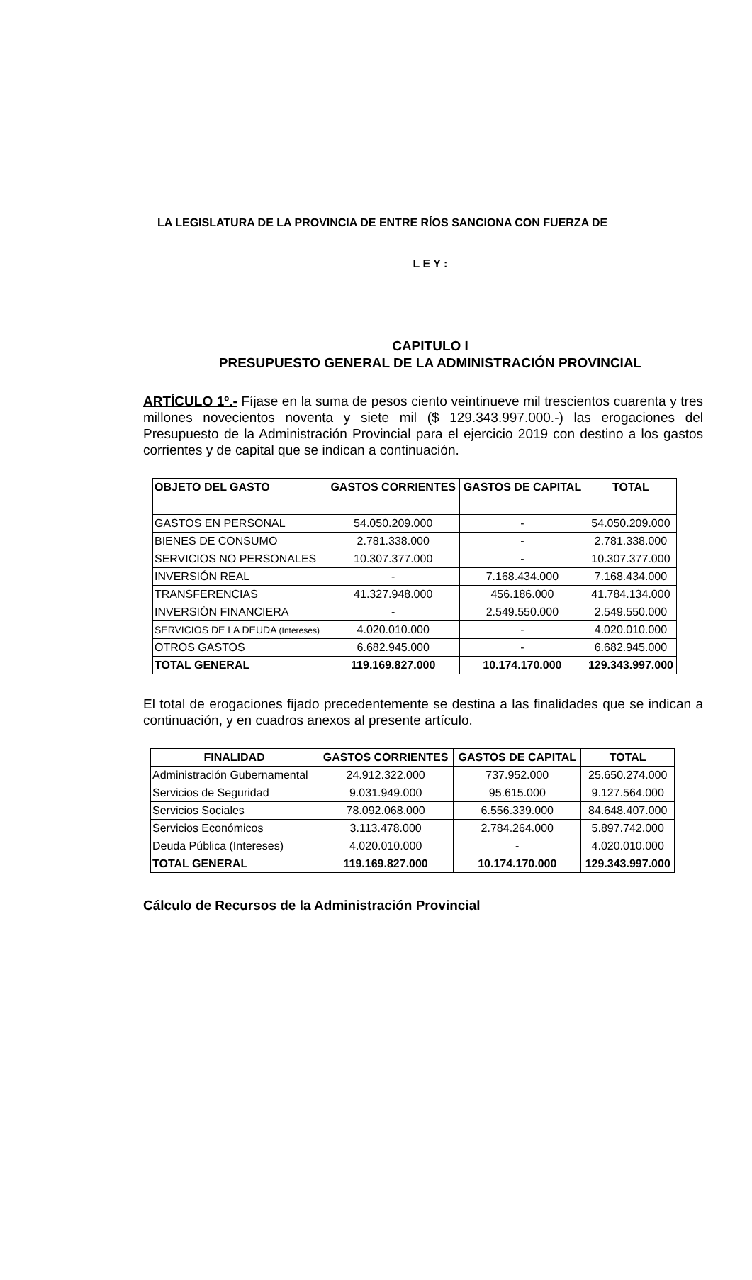LA LEGISLATURA DE LA PROVINCIA DE ENTRE RÍOS SANCIONA CON FUERZA DE
L E Y :
CAPITULO I
PRESUPUESTO GENERAL DE LA ADMINISTRACIÓN PROVINCIAL
ARTÍCULO 1º.- Fíjase en la suma de pesos ciento veintinueve mil trescientos cuarenta y tres millones novecientos noventa y siete mil ($ 129.343.997.000.-) las erogaciones del Presupuesto de la Administración Provincial para el ejercicio 2019 con destino a los gastos corrientes y de capital que se indican a continuación.
| OBJETO DEL GASTO | GASTOS CORRIENTES | GASTOS DE CAPITAL | TOTAL |
| --- | --- | --- | --- |
| GASTOS EN PERSONAL | 54.050.209.000 | - | 54.050.209.000 |
| BIENES DE CONSUMO | 2.781.338.000 | - | 2.781.338.000 |
| SERVICIOS NO PERSONALES | 10.307.377.000 | - | 10.307.377.000 |
| INVERSIÓN REAL | - | 7.168.434.000 | 7.168.434.000 |
| TRANSFERENCIAS | 41.327.948.000 | 456.186.000 | 41.784.134.000 |
| INVERSIÓN FINANCIERA | - | 2.549.550.000 | 2.549.550.000 |
| SERVICIOS DE LA DEUDA (Intereses) | 4.020.010.000 | - | 4.020.010.000 |
| OTROS GASTOS | 6.682.945.000 | - | 6.682.945.000 |
| TOTAL GENERAL | 119.169.827.000 | 10.174.170.000 | 129.343.997.000 |
El total de erogaciones fijado precedentemente se destina a las finalidades que se indican a continuación, y en cuadros anexos al presente artículo.
| FINALIDAD | GASTOS CORRIENTES | GASTOS DE CAPITAL | TOTAL |
| --- | --- | --- | --- |
| Administración Gubernamental | 24.912.322.000 | 737.952.000 | 25.650.274.000 |
| Servicios de Seguridad | 9.031.949.000 | 95.615.000 | 9.127.564.000 |
| Servicios Sociales | 78.092.068.000 | 6.556.339.000 | 84.648.407.000 |
| Servicios Económicos | 3.113.478.000 | 2.784.264.000 | 5.897.742.000 |
| Deuda Pública (Intereses) | 4.020.010.000 | - | 4.020.010.000 |
| TOTAL GENERAL | 119.169.827.000 | 10.174.170.000 | 129.343.997.000 |
Cálculo de Recursos de la Administración Provincial